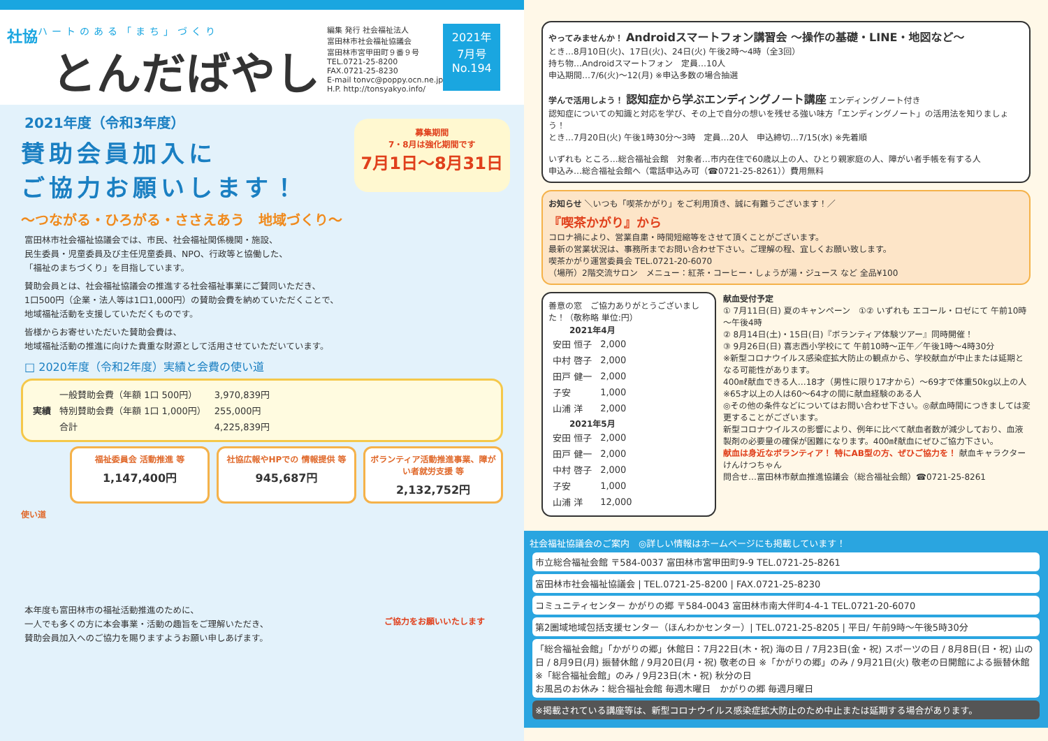社協
ハートのある「まち」づくり
とんだばやし
編集 発行 社会福祉法人
富田林市社会福祉協議会
富田林市宮甲田町９番９号
TEL.0721-25-8200
FAX.0721-25-8230
E-mail tonvc@poppy.ocn.ne.jp
H.P. http://tonsyakyo.info/
2021年
7月号
No.194
2021年度（令和3年度）
賛助会員加入に
ご協力お願いします！
募集期間
7・8月は強化期間です
7月1日〜8月31日
～つながる・ひろがる・ささえあう　地域づくり～
富田林市社会福祉協議会では、市民、社会福祉関係機関・施設、
民生委員・児童委員及び主任児童委員、NPO、行政等と協働した、
「福祉のまちづくり」を目指しています。
賛助会員とは、社会福祉協議会の推進する社会福祉事業にご賛同いただき、
1口500円（企業・法人等は1口1,000円）の賛助会費を納めていただくことで、
地域福祉活動を支援していただくものです。
皆様からお寄せいただいた賛助会費は、
地域福祉活動の推進に向けた貴重な財源として活用させていただいています。
□ 2020年度（令和2年度）実績と会費の使い道
| 実績 | 一般賛助会費（年額 1口 500円） | 3,970,839円 |
| | 特別賛助会費（年額 1口 1,000円） | 255,000円 |
| | 合計 | 4,225,839円 |
福祉委員会 活動推進 等
1,147,400円
社協広報やHPでの 情報提供 等
945,687円
ボランティア活動推進事業、障がい者就労支援 等
2,132,752円
使い道
本年度も富田林市の福祉活動推進のために、
一人でも多くの方に本会事業・活動の趣旨をご理解いただき、
賛助会員加入へのご協力を賜りますようお願い申しあげます。
ご協力をお願いいたします
やってみませんか！ Androidスマートフォン講習会 ～操作の基礎・LINE・地図など～
とき…8月10日(火)、17日(火)、24日(火) 午後2時～4時（全3回）
持ち物…Androidスマートフォン　定員…10人
申込期間…7/6(火)～12(月) ※申込多数の場合抽選
学んで活用しよう！ 認知症から学ぶエンディングノート講座 エンディングノート付き
認知症についての知識と対応を学び、その上で自分の想いを残せる強い味方「エンディングノート」の活用法を知りましょう！
とき…7月20日(火) 午後1時30分～3時　定員…20人　申込締切…7/15(水) ※先着順
いずれも ところ…総合福祉会館　対象者…市内在住で60歳以上の人、ひとり親家庭の人、障がい者手帳を有する人
申込み…総合福祉会館へ（電話申込み可（☎0721-25-8261））費用無料
お知らせ ＼いつも「喫茶かがり」をご利用頂き、誠に有難うございます！／
『喫茶かがり』から
コロナ禍により、営業自粛・時間短縮等をさせて頂くことがございます。
最新の営業状況は、事務所までお問い合わせ下さい。ご理解の程、宜しくお願い致します。
喫茶かがり運営委員会 TEL.0721-20-6070
（場所）2階交流サロン　メニュー：紅茶・コーヒー・しょうが湯・ジュース など 全品¥100
善意の窓　ご協力ありがとうございました！（敬称略 単位:円）
| 2021年4月 | |
| --- | --- |
| 安田 恒子 | 2,000 |
| 中村 啓子 | 2,000 |
| 田戸 健一 | 2,000 |
| 子安 | 1,000 |
| 山浦 洋 | 2,000 |
| 2021年5月 | |
| 安田 恒子 | 2,000 |
| 田戸 健一 | 2,000 |
| 中村 啓子 | 2,000 |
| 子安 | 1,000 |
| 山浦 洋 | 12,000 |
献血受付予定
① 7月11日(日) 夏のキャンペーン　①② いずれも エコール・ロゼにて 午前10時～午後4時
② 8月14日(土)・15日(日)『ボランティア体験ツアー』同時開催！
③ 9月26日(日) 喜志西小学校にて 午前10時～正午／午後1時～4時30分
※新型コロナウイルス感染症拡大防止の観点から、学校献血が中止または延期となる可能性があります。
400㎖献血できる人…18才（男性に限り17才から）～69才で体重50kg以上の人
※65才以上の人は60～64才の間に献血経験のある人
◎その他の条件などについてはお問い合わせ下さい。◎献血時間につきましては変更することがございます。
新型コロナウイルスの影響により、例年に比べて献血者数が減少しており、血液製剤の必要量の確保が困難になります。400㎖献血にぜひご協力下さい。
献血は身近なボランティア！ 特にAB型の方、ぜひご協力を！ 献血キャラクター けんけつちゃん
問合せ…富田林市献血推進協議会（総合福祉会館）☎0721-25-8261
社会福祉協議会のご案内　◎詳しい情報はホームページにも掲載しています！
市立総合福祉会館 〒584-0037 富田林市宮甲田町9-9 TEL.0721-25-8261
富田林市社会福祉協議会 | TEL.0721-25-8200 | FAX.0721-25-8230
コミュニティセンター かがりの郷 〒584-0043 富田林市南大伴町4-4-1 TEL.0721-20-6070
第2圏域地域包括支援センター（ほんわかセンター）| TEL.0721-25-8205 | 平日/ 午前9時～午後5時30分
「総合福祉会館」「かがりの郷」休館日：7月22日(木・祝) 海の日 / 7月23日(金・祝) スポーツの日 / 8月8日(日・祝) 山の日 / 8月9日(月) 振替休館 / 9月20日(月・祝) 敬老の日 ※「かがりの郷」のみ / 9月21日(火) 敬老の日開館による振替休館 ※「総合福祉会館」のみ / 9月23日(木・祝) 秋分の日
お風呂のお休み：総合福祉会館 毎週木曜日　かがりの郷 毎週月曜日
※掲載されている講座等は、新型コロナウイルス感染症拡大防止のため中止または延期する場合があります。